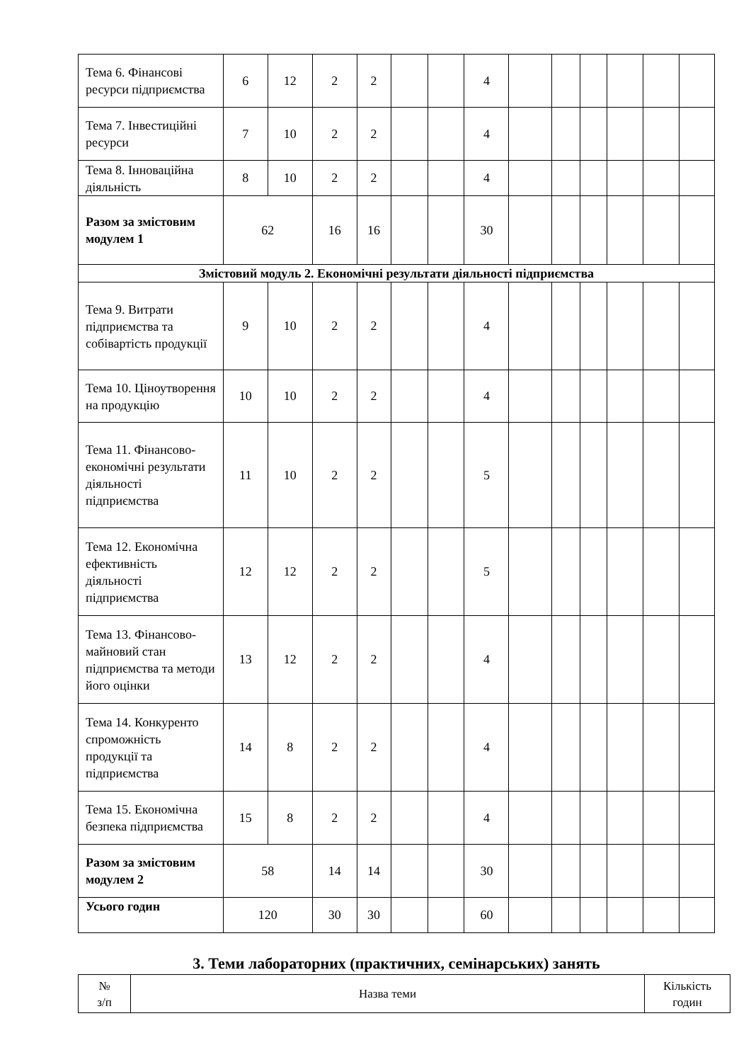| Тема 6. Фінансові ресурси підприємства | 6 | 12 | 2 | 2 | | | 4 | | | | | | |
| Тема 7. Інвестиційні ресурси | 7 | 10 | 2 | 2 | | | 4 | | | | | | |
| Тема 8. Інноваційна діяльність | 8 | 10 | 2 | 2 | | | 4 | | | | | | |
| Разом за змістовим модулем 1 | 62 | | 16 | 16 | | | 30 | | | | | | |
| Змістовий модуль 2. Економічні результати діяльності підприємства | | | | | | | | | | | | | |
| Тема 9. Витрати підприємства та собівартість продукції | 9 | 10 | 2 | 2 | | | 4 | | | | | | |
| Тема 10. Ціноутворення на продукцію | 10 | 10 | 2 | 2 | | | 4 | | | | | | |
| Тема 11. Фінансово-економічні результати діяльності підприємства | 11 | 10 | 2 | 2 | | | 5 | | | | | | |
| Тема 12. Економічна ефективність діяльності підприємства | 12 | 12 | 2 | 2 | | | 5 | | | | | | |
| Тема 13. Фінансово-майновий стан підприємства та методи його оцінки | 13 | 12 | 2 | 2 | | | 4 | | | | | | |
| Тема 14. Конкуренто спроможність продукції та підприємства | 14 | 8 | 2 | 2 | | | 4 | | | | | | |
| Тема 15. Економічна безпека підприємства | 15 | 8 | 2 | 2 | | | 4 | | | | | | |
| Разом за змістовим модулем 2 | 58 | | 14 | 14 | | | 30 | | | | | | |
| Усього годин | 120 | | 30 | 30 | | | 60 | | | | | | |
3. Теми лабораторних (практичних, семінарських) занять
| № з/п | Назва теми | Кількість годин |